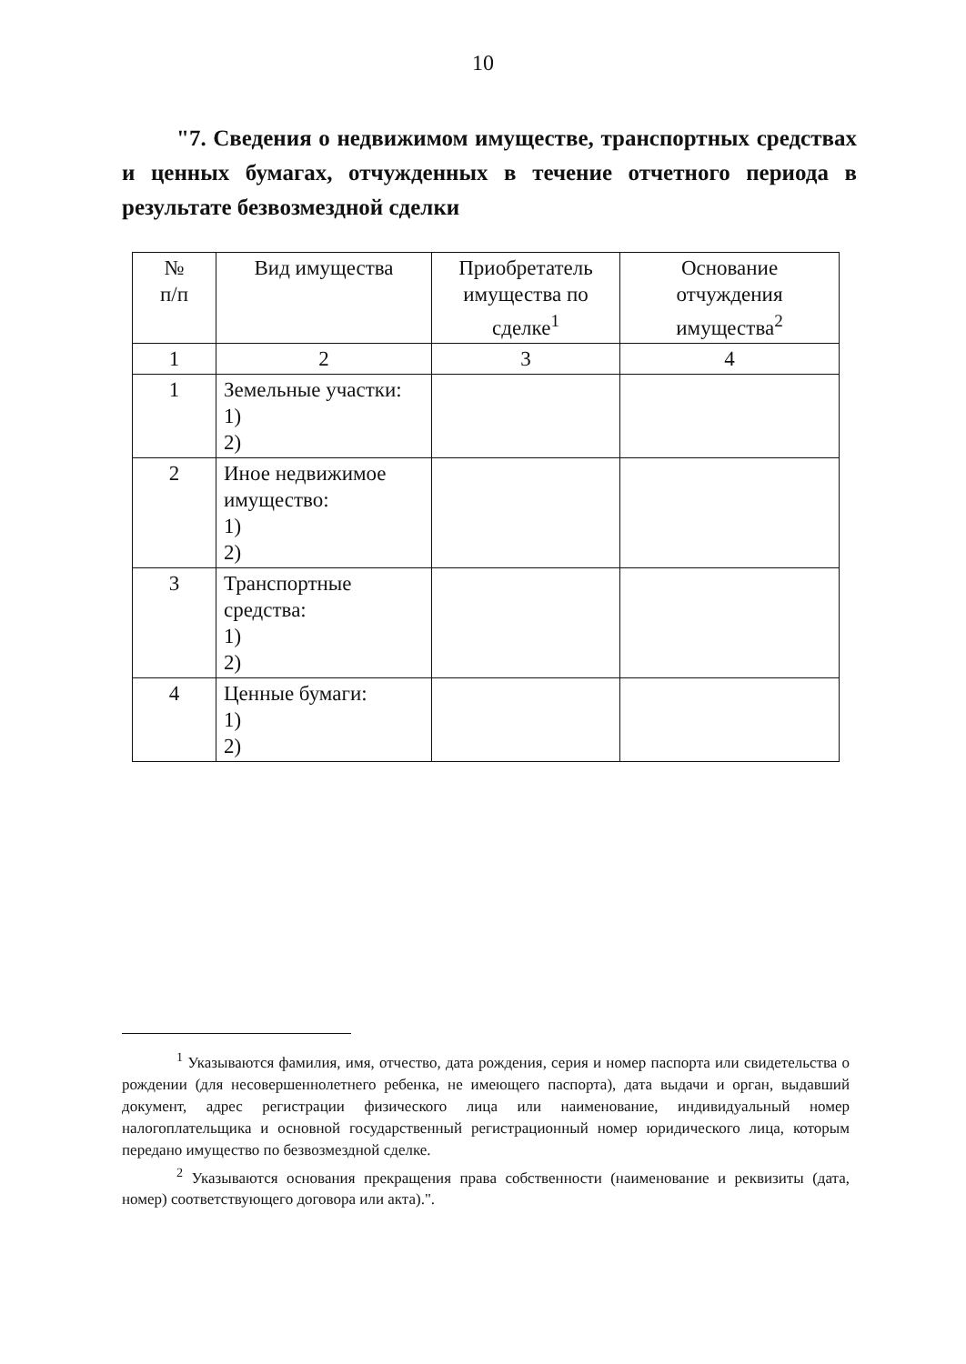10
"7. Сведения о недвижимом имуществе, транспортных средствах и ценных бумагах, отчужденных в течение отчетного периода в результате безвозмездной сделки
| № п/п | Вид имущества | Приобретатель имущества по сделке<sup>1</sup> | Основание отчуждения имущества<sup>2</sup> |
| --- | --- | --- | --- |
| 1 | 2 | 3 | 4 |
| 1 | Земельные участки: 1) 2) | | |
| 2 | Иное недвижимое имущество: 1) 2) | | |
| 3 | Транспортные средства: 1) 2) | | |
| 4 | Ценные бумаги: 1) 2) | | |
<sup>1</sup> Указываются фамилия, имя, отчество, дата рождения, серия и номер паспорта или свидетельства о рождении (для несовершеннолетнего ребенка, не имеющего паспорта), дата выдачи и орган, выдавший документ, адрес регистрации физического лица или наименование, индивидуальный номер налогоплательщика и основной государственный регистрационный номер юридического лица, которым передано имущество по безвозмездной сделке.
<sup>2</sup> Указываются основания прекращения права собственности (наименование и реквизиты (дата, номер) соответствующего договора или акта).".